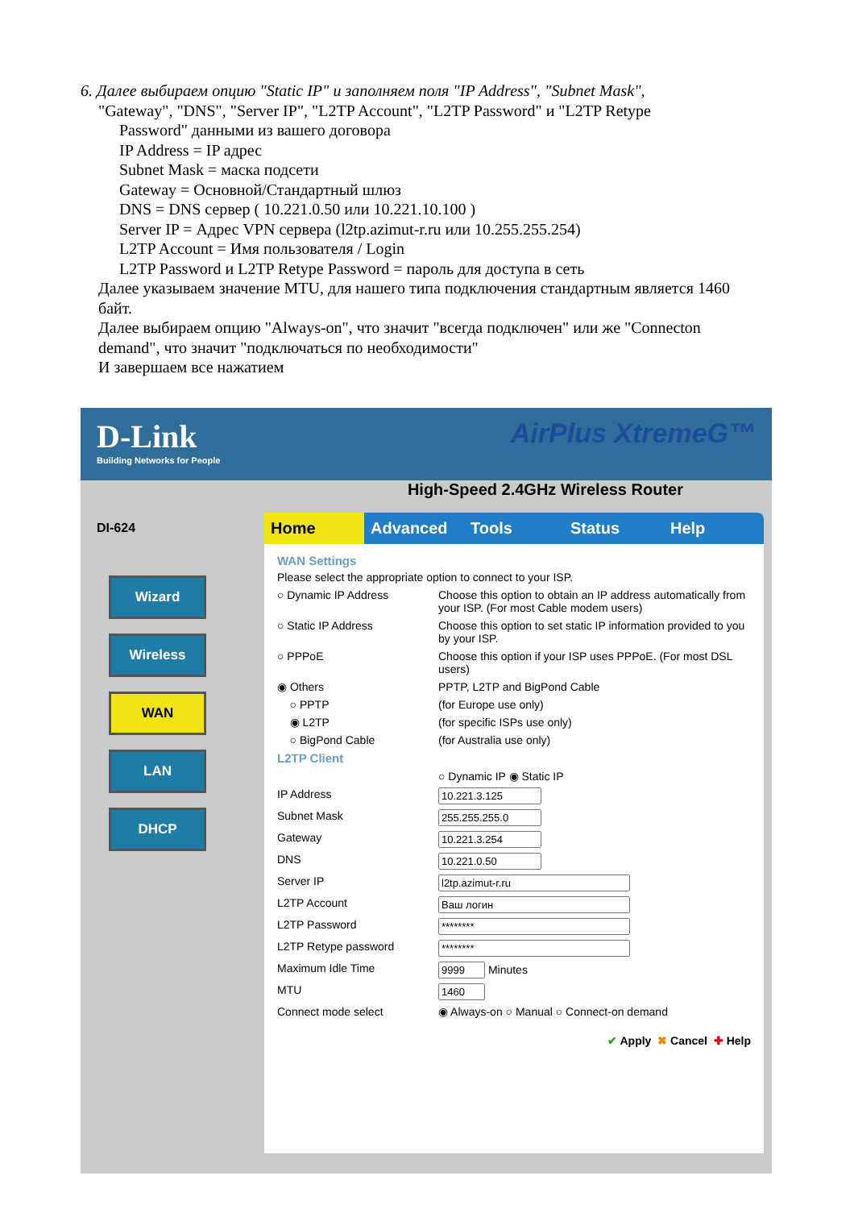6. Далее выбираем опцию "Static IP" и заполняем поля "IP Address", "Subnet Mask",
"Gateway", "DNS", "Server IP", "L2TP Account", "L2TP Password" и "L2TP Retype
Password" данными из вашего договора
IP Address = IP адрес
Subnet Mask = маска подсети
Gateway = Основной/Стандартный шлюз
DNS = DNS сервер ( 10.221.0.50 или 10.221.10.100 )
Server IP = Адрес VPN сервера (l2tp.azimut-r.ru или 10.255.255.254)
L2TP Account = Имя пользователя / Login
L2TP Password и L2TP Retype Password = пароль для доступа в сеть
Далее указываем значение MTU, для нашего типа подключения стандартным является 1460 байт.
Далее выбираем опцию "Always-on", что значит "всегда подключен" или же "Connecton demand", что значит "подключаться по необходимости"
И завершаем все нажатием
D-Link
Building Networks for People
AirPlus XtremeG™
High-Speed 2.4GHz Wireless Router
DI-624
Wizard
Wireless
WAN
LAN
DHCP
Home Advanced Tools Status Help
WAN Settings
Please select the appropriate option to connect to your ISP.
○ Dynamic IP Address Choose this option to obtain an IP address automatically from your ISP. (For most Cable modem users)
○ Static IP Address Choose this option to set static IP information provided to you by your ISP.
○ PPPoE Choose this option if your ISP uses PPPoE. (For most DSL users)
◉ Others PPTP, L2TP and BigPond Cable
○ PPTP (for Europe use only)
◉ L2TP (for specific ISPs use only)
○ BigPond Cable (for Australia use only)
L2TP Client
○ Dynamic IP ◉ Static IP
IP Address
Subnet Mask
Gateway
DNS
Server IP
L2TP Account
L2TP Password
L2TP Retype password
Maximum Idle Time Minutes
MTU
Connect mode select ◉ Always-on ○ Manual ○ Connect-on demand
✔ Apply ✖ Cancel ✚ Help